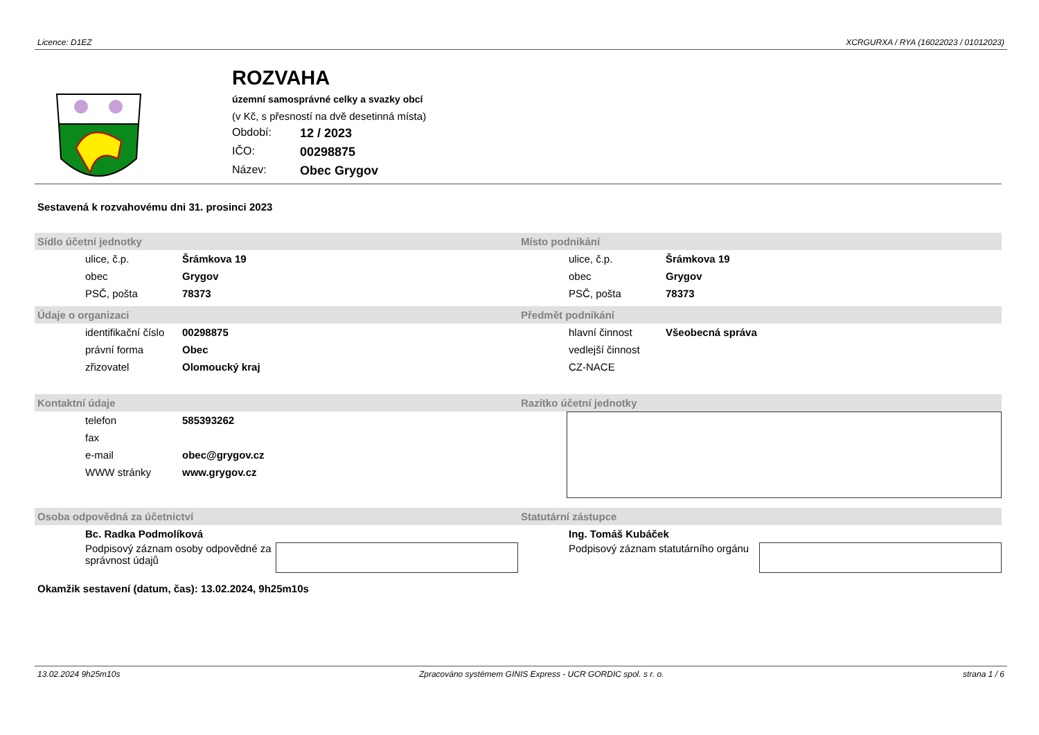Licence: D1EZ XCRGURXA / RYA (16022023 / 01012023)
ROZVAHA
územní samosprávné celky a svazky obcí
(v Kč, s přesností na dvě desetinná místa)
Období: 12 / 2023
IČO: 00298875
Název: Obec Grygov
Sestavená k rozvahovému dni 31. prosinci 2023
Sídlo účetní jednotky
ulice, č.p. Šrámkova 19
obec Grygov
PSČ, pošta 78373
Místo podnikání
ulice, č.p. Šrámkova 19
obec Grygov
PSČ, pošta 78373
Údaje o organizaci
identifikační číslo 00298875
právní forma Obec
zřizovatel Olomoucký kraj
Předmět podnikání
hlavní činnost Všeobecná správa
vedlejší činnost
CZ-NACE
Kontaktní údaje
telefon 585393262
fax
e-mail obec@grygov.cz
WWW stránky www.grygov.cz
Razítko účetní jednotky
Osoba odpovědná za účetnictví
Bc. Radka Podmolíková
Podpisový záznam osoby odpovědné za správnost údajů
Statutární zástupce
Ing. Tomáš Kubáček
Podpisový záznam statutárního orgánu
Okamžik sestavení (datum, čas): 13.02.2024, 9h25m10s
13.02.2024 9h25m10s Zpracováno systémem GINIS Express - UCR GORDIC spol. s r. o. strana 1 / 6